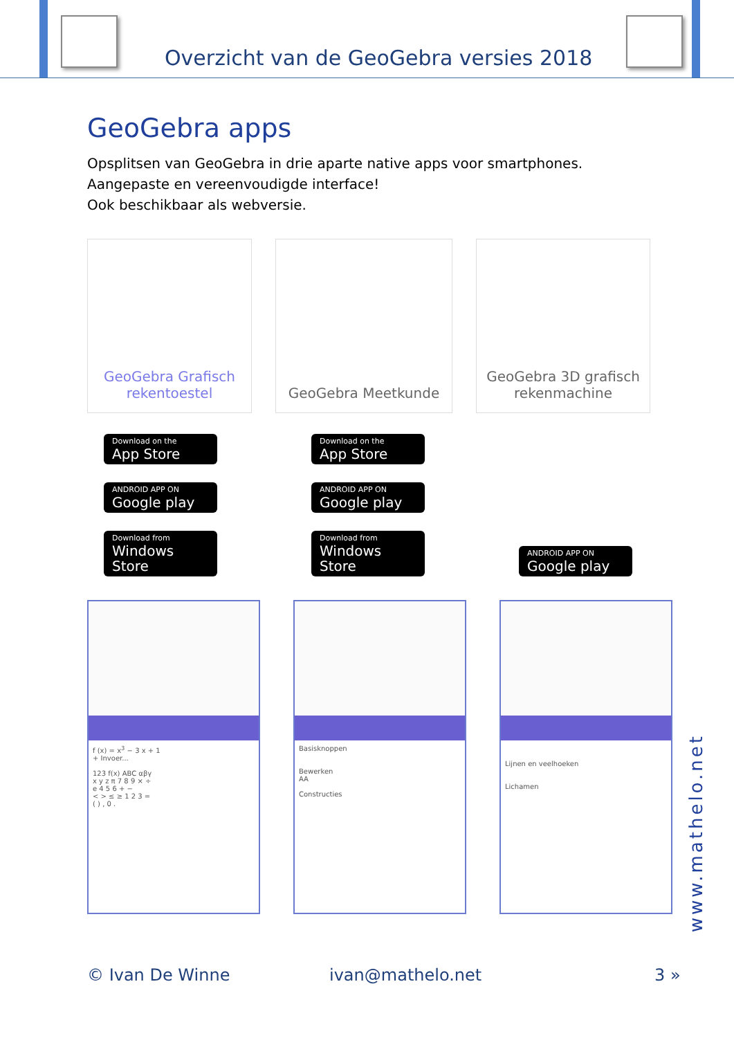Overzicht van de GeoGebra versies 2018
GeoGebra apps
Opsplitsen van GeoGebra in drie aparte native apps voor smartphones.
Aangepaste en vereenvoudigde interface!
Ook beschikbaar als webversie.
GeoGebra Grafisch
rekentoestel
GeoGebra Meetkunde GeoGebra 3D grafisch
rekenmachine
Download on the
App Store
ANDROID APP ON
Google play
Download from
Windows Store
Download on the
App Store
ANDROID APP ON
Google play
Download from
Windows Store
ANDROID APP ON
Google play
f (x) = x<sup>3</sup> − 3 x + 1
+ Invoer...
123 f(x) ABC αβγ
x y z π 7 8 9 × ÷
e 4 5 6 + −
< > ≤ ≥ 1 2 3 =
( ) , 0 .
Basisknoppen
Bewerken
AA
Constructies
Lijnen en veelhoeken
Lichamen
www.mathelo.net
© Ivan De Winne ivan@mathelo.net 3 »